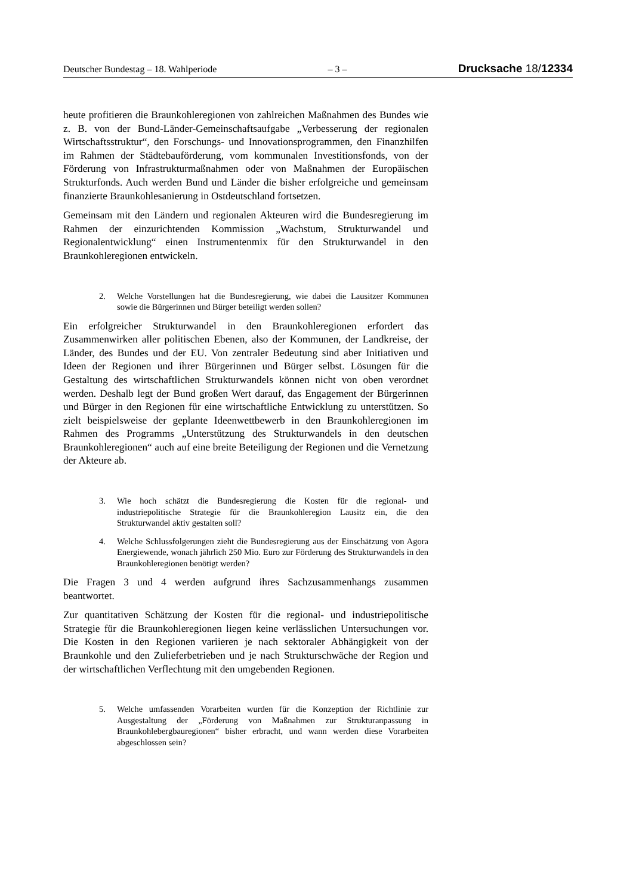Deutscher Bundestag – 18. Wahlperiode – 3 – Drucksache 18/12334
heute profitieren die Braunkohleregionen von zahlreichen Maßnahmen des Bundes wie z. B. von der Bund-Länder-Gemeinschaftsaufgabe „Verbesserung der regionalen Wirtschaftsstruktur“, den Forschungs- und Innovationsprogrammen, den Finanzhilfen im Rahmen der Städtebauförderung, vom kommunalen Investitionsfonds, von der Förderung von Infrastrukturmaßnahmen oder von Maßnahmen der Europäischen Strukturfonds. Auch werden Bund und Länder die bisher erfolgreiche und gemeinsam finanzierte Braunkohlesanierung in Ostdeutschland fortsetzen.
Gemeinsam mit den Ländern und regionalen Akteuren wird die Bundesregierung im Rahmen der einzurichtenden Kommission „Wachstum, Strukturwandel und Regionalentwicklung“ einen Instrumentenmix für den Strukturwandel in den Braunkohleregionen entwickeln.
2. Welche Vorstellungen hat die Bundesregierung, wie dabei die Lausitzer Kommunen sowie die Bürgerinnen und Bürger beteiligt werden sollen?
Ein erfolgreicher Strukturwandel in den Braunkohleregionen erfordert das Zusammenwirken aller politischen Ebenen, also der Kommunen, der Landkreise, der Länder, des Bundes und der EU. Von zentraler Bedeutung sind aber Initiativen und Ideen der Regionen und ihrer Bürgerinnen und Bürger selbst. Lösungen für die Gestaltung des wirtschaftlichen Strukturwandels können nicht von oben verordnet werden. Deshalb legt der Bund großen Wert darauf, das Engagement der Bürgerinnen und Bürger in den Regionen für eine wirtschaftliche Entwicklung zu unterstützen. So zielt beispielsweise der geplante Ideenwettbewerb in den Braunkohleregionen im Rahmen des Programms „Unterstützung des Strukturwandels in den deutschen Braunkohleregionen“ auch auf eine breite Beteiligung der Regionen und die Vernetzung der Akteure ab.
3. Wie hoch schätzt die Bundesregierung die Kosten für die regional- und industriepolitische Strategie für die Braunkohleregion Lausitz ein, die den Strukturwandel aktiv gestalten soll?
4. Welche Schlussfolgerungen zieht die Bundesregierung aus der Einschätzung von Agora Energiewende, wonach jährlich 250 Mio. Euro zur Förderung des Strukturwandels in den Braunkohleregionen benötigt werden?
Die Fragen 3 und 4 werden aufgrund ihres Sachzusammenhangs zusammen beantwortet.
Zur quantitativen Schätzung der Kosten für die regional- und industriepolitische Strategie für die Braunkohleregionen liegen keine verlässlichen Untersuchungen vor. Die Kosten in den Regionen variieren je nach sektoraler Abhängigkeit von der Braunkohle und den Zulieferbetrieben und je nach Strukturschwäche der Region und der wirtschaftlichen Verflechtung mit den umgebenden Regionen.
5. Welche umfassenden Vorarbeiten wurden für die Konzeption der Richtlinie zur Ausgestaltung der „Förderung von Maßnahmen zur Strukturanpassung in Braunkohlebergbauregionen“ bisher erbracht, und wann werden diese Vorarbeiten abgeschlossen sein?